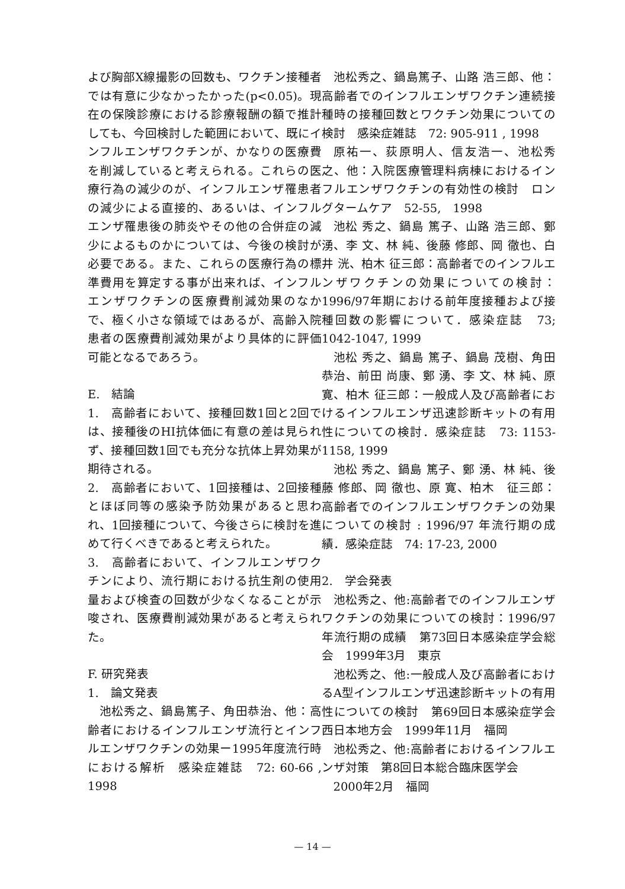よび胸部X線撮影の回数も、ワクチン接種者では有意に少なかったかった(p<0.05)。現在の保険診療における診療報酬の額で推計しても、今回検討した範囲において、既にインフルエンザワクチンが、かなりの医療費を削減していると考えられる。これらの医療行為の減少のが、インフルエンザ罹患者の減少による直接的、あるいは、インフルエンザ罹患後の肺炎やその他の合併症の減少によるものかについては、今後の検討が必要である。また、これらの医療行為の標準費用を算定する事が出来れば、インフルエンザワクチンの医療費削減効果のなかで、極く小さな領域ではあるが、高齢入院患者の医療費削減効果がより具体的に評価可能となるであろう。
E.　結論
1.　高齢者において、接種回数1回と2回では、接種後のHI抗体価に有意の差は見られず、接種回数1回でも充分な抗体上昇効果が期待される。
2.　高齢者において、1回接種は、2回接種とほぼ同等の感染予防効果があると思われ、1回接種について、今後さらに検討を進めて行くべきであると考えられた。
3.　高齢者において、インフルエンザワクチンにより、流行期における抗生剤の使用量および検査の回数が少なくなることが示唆され、医療費削減効果があると考えられた。
F. 研究発表
1.　論文発表
池松秀之、鍋島篤子、角田恭治、他：高齢者におけるインフルエンザ流行とインフルエンザワクチンの効果ー1995年度流行時における解析　感染症雑誌　72: 60-66 , 1998
池松秀之、鍋島篤子、山路 浩三郎、他：高齢者でのインフルエンザワクチン連続接種時の接種回数とワクチン効果についての検討　感染症雑誌　72: 905-911 , 1998
原祐一、荻原明人、信友浩一、池松秀之、他：入院医療管理料病棟におけるインフルエンザワクチンの有効性の検討　ロングタームケア　52-55,　1998
池松 秀之、鍋島 篤子、山路 浩三郎、鄭 湧、李 文、林 純、後藤 修郎、岡 徹也、白井 洸、柏木 征三郎：高齢者でのインフルエンザワクチンの効果についての検討：1996/97年期における前年度接種および接種回数の影響について．感染症誌　73; 1042-1047, 1999
池松 秀之、鍋島 篤子、鍋島 茂樹、角田恭治、前田 尚康、鄭 湧、李 文、林 純、原 寛、柏木 征三郎：一般成人及び高齢者におけるインフルエンザ迅速診断キットの有用性についての検討．感染症誌　73: 1153-1158, 1999
池松 秀之、鍋島 篤子、鄭 湧、林 純、後藤 修郎、岡 徹也、原 寛、柏木　征三郎：高齢者でのインフルエンザワクチンの効果についての検討 : 1996/97 年流行期の成績．感染症誌　74: 17-23, 2000
2.　学会発表
池松秀之、他:高齢者でのインフルエンザワクチンの効果についての検討：1996/97年流行期の成績　第73回日本感染症学会総会　1999年3月　東京
池松秀之、他:一般成人及び高齢者におけるA型インフルエンザ迅速診断キットの有用性についての検討　第69回日本感染症学会西日本地方会　1999年11月　福岡
池松秀之、他:高齢者におけるインフルエンザ対策　第8回日本総合臨床医学会
2000年2月　福岡
— 14 —